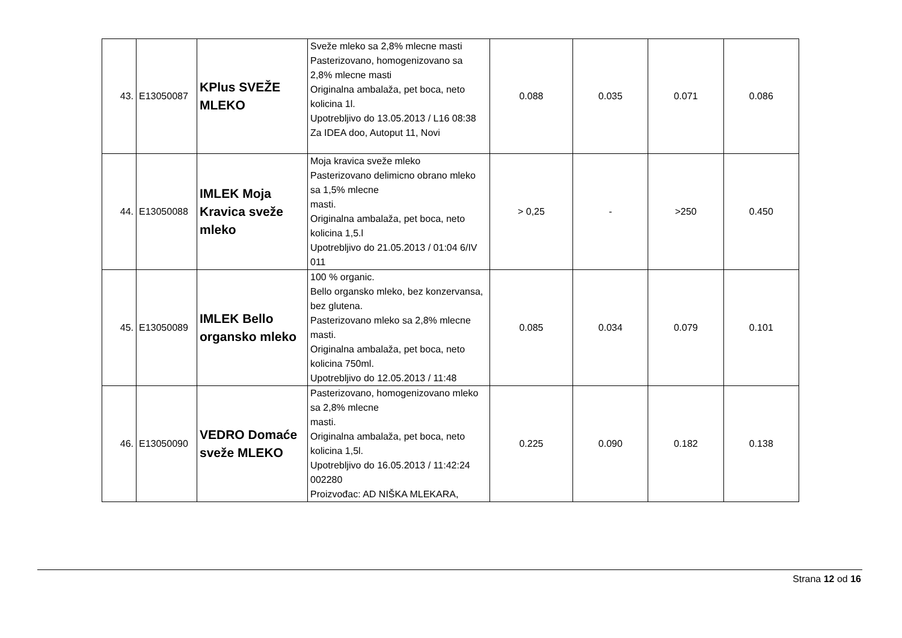| 43. | E13050087 | KPlus SVEŽE MLEKO | Sveže mleko sa 2,8% mlecne masti Pasterizovano, homogenizovano sa 2,8% mlecne masti Originalna ambalaža, pet boca, neto kolicina 1l. Upotrebljivo do 13.05.2013 / L16 08:38 Za IDEA doo, Autoput 11, Novi | 0.088 | 0.035 | 0.071 | 0.086 |
| 44. | E13050088 | IMLEK Moja Kravica sveže mleko | Moja kravica sveže mleko Pasterizovano delimicno obrano mleko sa 1,5% mlecne masti. Originalna ambalaža, pet boca, neto kolicina 1,5.l Upotrebljivo do 21.05.2013 / 01:04 6/IV 011 | > 0,25 | - | >250 | 0.450 |
| 45. | E13050089 | IMLEK Bello organsko mleko | 100 % organic. Bello organsko mleko, bez konzervansa, bez glutena. Pasterizovano mleko sa 2,8% mlecne masti. Originalna ambalaža, pet boca, neto kolicina 750ml. Upotrebljivo do 12.05.2013 / 11:48 | 0.085 | 0.034 | 0.079 | 0.101 |
| 46. | E13050090 | VEDRO Domaće sveže MLEKO | Pasterizovano, homogenizovano mleko sa 2,8% mlecne masti. Originalna ambalaža, pet boca, neto kolicina 1,5l. Upotrebljivo do 16.05.2013 / 11:42:24 002280 Proizvođac: AD NIŠKA MLEKARA, | 0.225 | 0.090 | 0.182 | 0.138 |
Strana 12 od 16